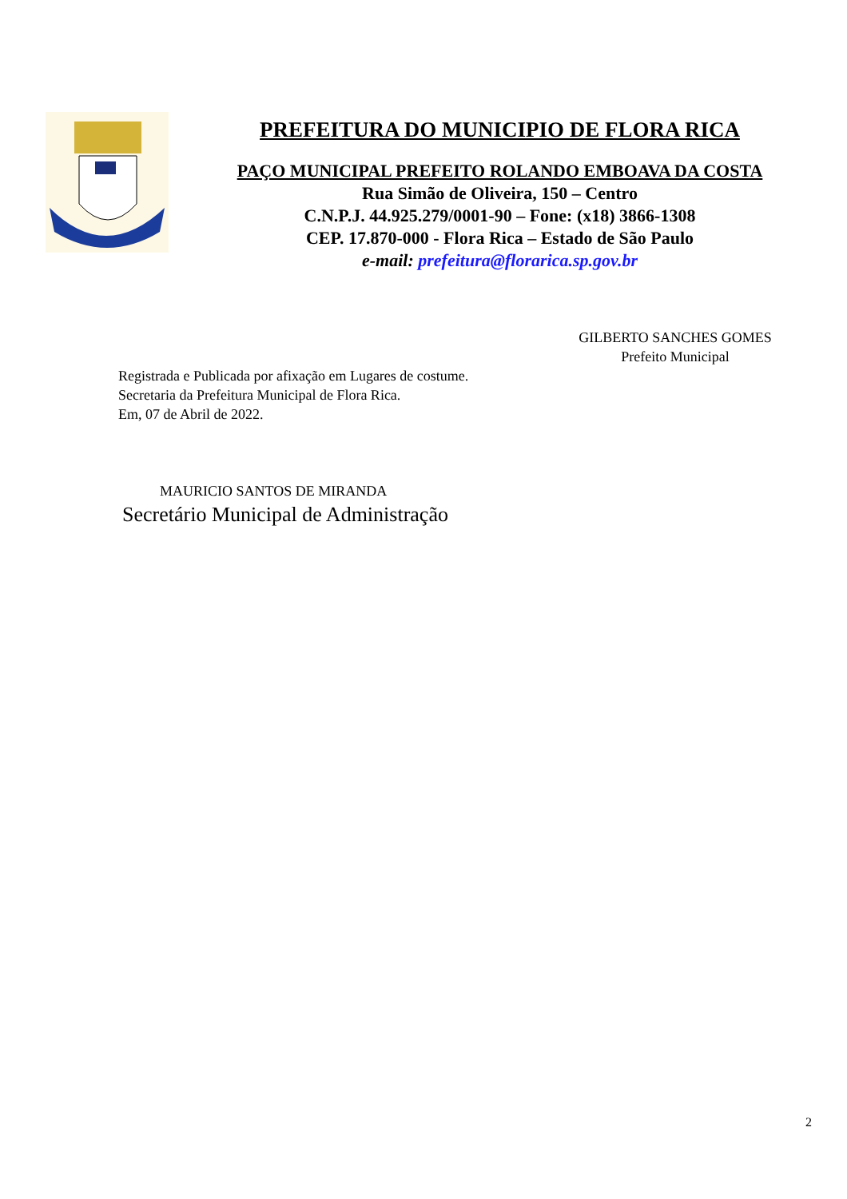PREFEITURA DO MUNICIPIO DE FLORA RICA
PAÇO MUNICIPAL PREFEITO ROLANDO EMBOAVA DA COSTA
Rua Simão de Oliveira, 150 – Centro
C.N.P.J. 44.925.279/0001-90 – Fone: (x18) 3866-1308
CEP. 17.870-000 - Flora Rica – Estado de São Paulo
e-mail: prefeitura@florarica.sp.gov.br
GILBERTO SANCHES GOMES
Prefeito Municipal
Registrada e Publicada por afixação em Lugares de costume.
Secretaria da Prefeitura Municipal de Flora Rica.
Em, 07 de Abril de 2022.
MAURICIO SANTOS DE MIRANDA
Secretário Municipal de Administração
2